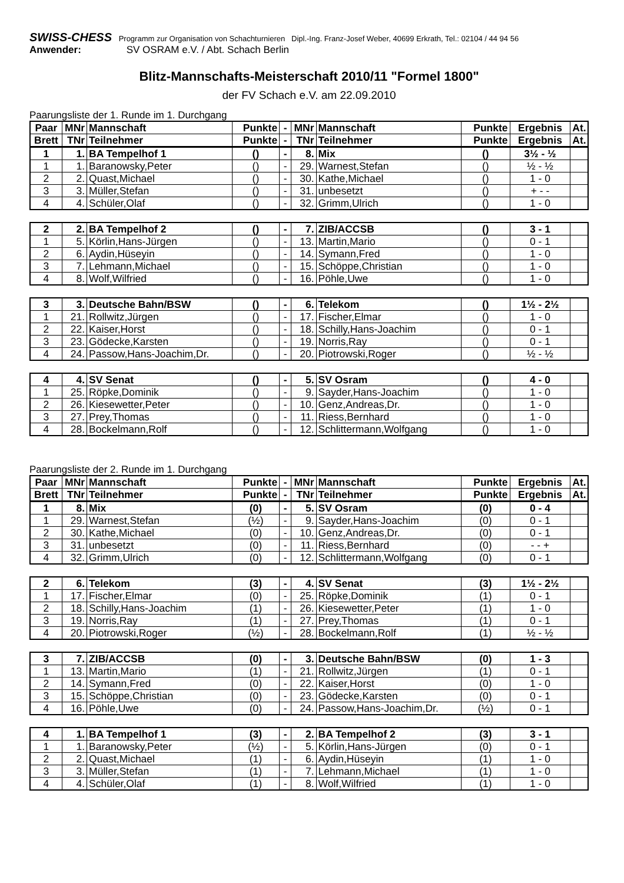SWISS-CHESS Programm zur Organisation von Schachturnieren Dipl.-Ing. Franz-Josef Weber, 40699 Erkrath, Tel.: 02104 / 44 94 56
Anwender: SV OSRAM e.V. / Abt. Schach Berlin
Blitz-Mannschafts-Meisterschaft 2010/11 "Formel 1800"
der FV Schach e.V. am 22.09.2010
Paarungsliste der 1. Runde im 1. Durchgang
| Paar | MNr | Mannschaft | Punkte | - | MNr | Mannschaft | Punkte | Ergebnis | At. |
| --- | --- | --- | --- | --- | --- | --- | --- | --- | --- |
| Brett | TNr | Teilnehmer | Punkte | - | TNr | Teilnehmer | Punkte | Ergebnis | At. |
| 1 | 1. | BA Tempelhof 1 | () | - | 8. | Mix | () | 3½ - ½ | |
| 1 | 1. | Baranowsky,Peter | () | - | 29. | Warnest,Stefan | () | ½ - ½ | |
| 2 | 2. | Quast,Michael | () | - | 30. | Kathe,Michael | () | 1 - 0 | |
| 3 | 3. | Müller,Stefan | () | - | 31. | unbesetzt | () | + - - | |
| 4 | 4. | Schüler,Olaf | () | - | 32. | Grimm,Ulrich | () | 1 - 0 | |
| 2 | 2. | BA Tempelhof 2 | () | - | 7. | ZIB/ACCSB | () | 3 - 1 | |
| 1 | 5. | Körlin,Hans-Jürgen | () | - | 13. | Martin,Mario | () | 0 - 1 | |
| 2 | 6. | Aydin,Hüseyin | () | - | 14. | Symann,Fred | () | 1 - 0 | |
| 3 | 7. | Lehmann,Michael | () | - | 15. | Schöppe,Christian | () | 1 - 0 | |
| 4 | 8. | Wolf,Wilfried | () | - | 16. | Pöhle,Uwe | () | 1 - 0 | |
| 3 | 3. | Deutsche Bahn/BSW | () | - | 6. | Telekom | () | 1½ - 2½ | |
| 1 | 21. | Rollwitz,Jürgen | () | - | 17. | Fischer,Elmar | () | 1 - 0 | |
| 2 | 22. | Kaiser,Horst | () | - | 18. | Schilly,Hans-Joachim | () | 0 - 1 | |
| 3 | 23. | Gödecke,Karsten | () | - | 19. | Norris,Ray | () | 0 - 1 | |
| 4 | 24. | Passow,Hans-Joachim,Dr. | () | - | 20. | Piotrowski,Roger | () | ½ - ½ | |
| 4 | 4. | SV Senat | () | - | 5. | SV Osram | () | 4 - 0 | |
| 1 | 25. | Röpke,Dominik | () | - | 9. | Sayder,Hans-Joachim | () | 1 - 0 | |
| 2 | 26. | Kiesewetter,Peter | () | - | 10. | Genz,Andreas,Dr. | () | 1 - 0 | |
| 3 | 27. | Prey,Thomas | () | - | 11. | Riess,Bernhard | () | 1 - 0 | |
| 4 | 28. | Bockelmann,Rolf | () | - | 12. | Schlittermann,Wolfgang | () | 1 - 0 | |
Paarungsliste der 2. Runde im 1. Durchgang
| Paar | MNr | Mannschaft | Punkte | - | MNr | Mannschaft | Punkte | Ergebnis | At. |
| --- | --- | --- | --- | --- | --- | --- | --- | --- | --- |
| Brett | TNr | Teilnehmer | Punkte | - | TNr | Teilnehmer | Punkte | Ergebnis | At. |
| 1 | 8. | Mix | (0) | - | 5. | SV Osram | (0) | 0 - 4 | |
| 1 | 29. | Warnest,Stefan | (½) | - | 9. | Sayder,Hans-Joachim | (0) | 0 - 1 | |
| 2 | 30. | Kathe,Michael | (0) | - | 10. | Genz,Andreas,Dr. | (0) | 0 - 1 | |
| 3 | 31. | unbesetzt | (0) | - | 11. | Riess,Bernhard | (0) | - - + | |
| 4 | 32. | Grimm,Ulrich | (0) | - | 12. | Schlittermann,Wolfgang | (0) | 0 - 1 | |
| 2 | 6. | Telekom | (3) | - | 4. | SV Senat | (3) | 1½ - 2½ | |
| 1 | 17. | Fischer,Elmar | (0) | - | 25. | Röpke,Dominik | (1) | 0 - 1 | |
| 2 | 18. | Schilly,Hans-Joachim | (1) | - | 26. | Kiesewetter,Peter | (1) | 1 - 0 | |
| 3 | 19. | Norris,Ray | (1) | - | 27. | Prey,Thomas | (1) | 0 - 1 | |
| 4 | 20. | Piotrowski,Roger | (½) | - | 28. | Bockelmann,Rolf | (1) | ½ - ½ | |
| 3 | 7. | ZIB/ACCSB | (0) | - | 3. | Deutsche Bahn/BSW | (0) | 1 - 3 | |
| 1 | 13. | Martin,Mario | (1) | - | 21. | Rollwitz,Jürgen | (1) | 0 - 1 | |
| 2 | 14. | Symann,Fred | (0) | - | 22. | Kaiser,Horst | (0) | 1 - 0 | |
| 3 | 15. | Schöppe,Christian | (0) | - | 23. | Gödecke,Karsten | (0) | 0 - 1 | |
| 4 | 16. | Pöhle,Uwe | (0) | - | 24. | Passow,Hans-Joachim,Dr. | (½) | 0 - 1 | |
| 4 | 1. | BA Tempelhof 1 | (3) | - | 2. | BA Tempelhof 2 | (3) | 3 - 1 | |
| 1 | 1. | Baranowsky,Peter | (½) | - | 5. | Körlin,Hans-Jürgen | (0) | 0 - 1 | |
| 2 | 2. | Quast,Michael | (1) | - | 6. | Aydin,Hüseyin | (1) | 1 - 0 | |
| 3 | 3. | Müller,Stefan | (1) | - | 7. | Lehmann,Michael | (1) | 1 - 0 | |
| 4 | 4. | Schüler,Olaf | (1) | - | 8. | Wolf,Wilfried | (1) | 1 - 0 | |